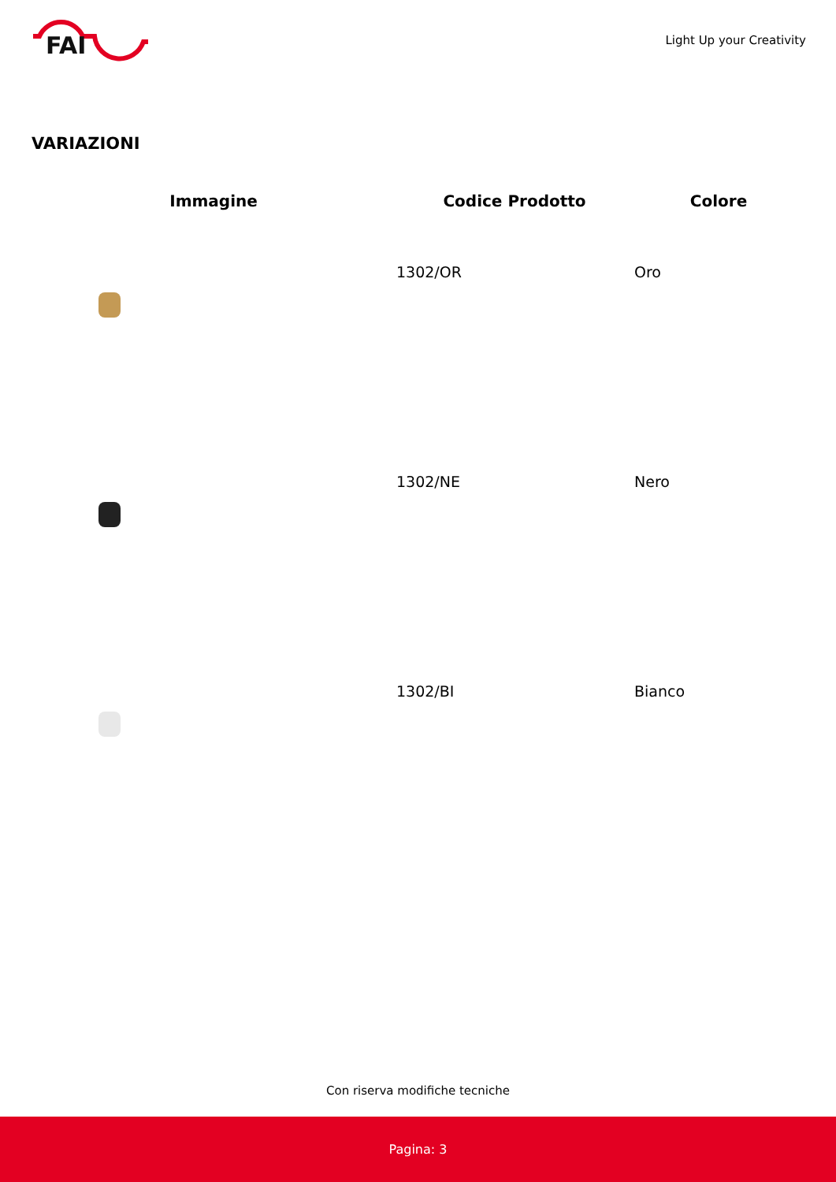FAI
Light Up your Creativity
VARIAZIONI
| Immagine | Codice Prodotto | Colore |
| --- | --- | --- |
| | 1302/OR | Oro |
| | 1302/NE | Nero |
| | 1302/BI | Bianco |
Con riserva modifiche tecniche
Pagina: 3